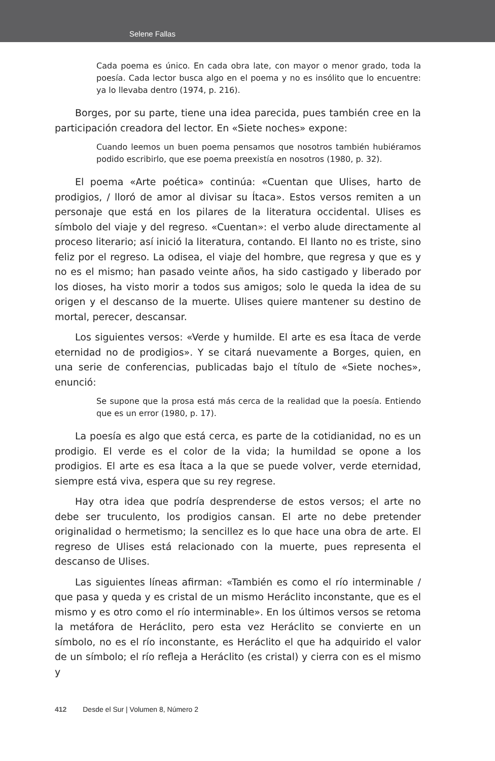Selene Fallas
Cada poema es único. En cada obra late, con mayor o menor grado, toda la poesía. Cada lector busca algo en el poema y no es insólito que lo encuentre: ya lo llevaba dentro (1974, p. 216).
Borges, por su parte, tiene una idea parecida, pues también cree en la participación creadora del lector. En «Siete noches» expone:
Cuando leemos un buen poema pensamos que nosotros también hubiéramos podido escribirlo, que ese poema preexistía en nosotros (1980, p. 32).
El poema «Arte poética» continúa: «Cuentan que Ulises, harto de prodigios, / lloró de amor al divisar su Ítaca». Estos versos remiten a un personaje que está en los pilares de la literatura occidental. Ulises es símbolo del viaje y del regreso. «Cuentan»: el verbo alude directamente al proceso literario; así inició la literatura, contando. El llanto no es triste, sino feliz por el regreso. La odisea, el viaje del hombre, que regresa y que es y no es el mismo; han pasado veinte años, ha sido castigado y liberado por los dioses, ha visto morir a todos sus amigos; solo le queda la idea de su origen y el descanso de la muerte. Ulises quiere mantener su destino de mortal, perecer, descansar.
Los siguientes versos: «Verde y humilde. El arte es esa Ítaca de verde eternidad no de prodigios». Y se citará nuevamente a Borges, quien, en una serie de conferencias, publicadas bajo el título de «Siete noches», enunció:
Se supone que la prosa está más cerca de la realidad que la poesía. Entiendo que es un error (1980, p. 17).
La poesía es algo que está cerca, es parte de la cotidianidad, no es un prodigio. El verde es el color de la vida; la humildad se opone a los prodigios. El arte es esa Ítaca a la que se puede volver, verde eternidad, siempre está viva, espera que su rey regrese.
Hay otra idea que podría desprenderse de estos versos; el arte no debe ser truculento, los prodigios cansan. El arte no debe pretender originalidad o hermetismo; la sencillez es lo que hace una obra de arte. El regreso de Ulises está relacionado con la muerte, pues representa el descanso de Ulises.
Las siguientes líneas afirman: «También es como el río interminable / que pasa y queda y es cristal de un mismo Heráclito inconstante, que es el mismo y es otro como el río interminable». En los últimos versos se retoma la metáfora de Heráclito, pero esta vez Heráclito se convierte en un símbolo, no es el río inconstante, es Heráclito el que ha adquirido el valor de un símbolo; el río refleja a Heráclito (es cristal) y cierra con es el mismo y
412 Desde el Sur | Volumen 8, Número 2